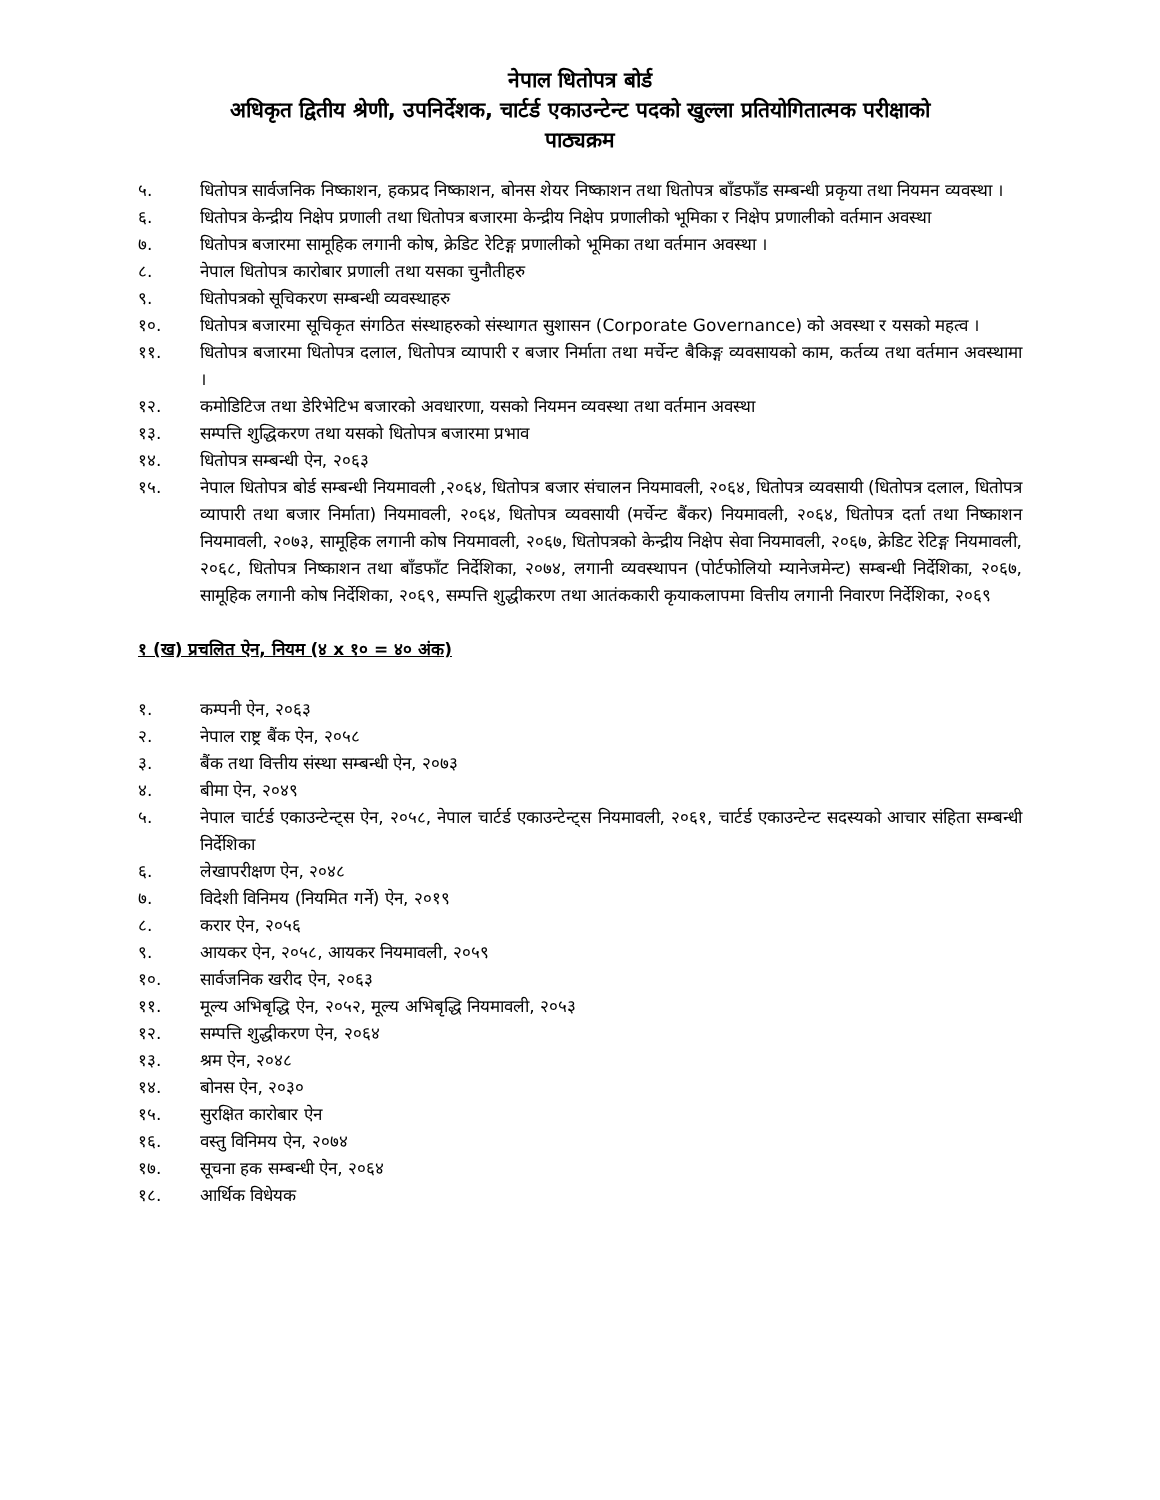नेपाल धितोपत्र बोर्ड
अधिकृत द्वितीय श्रेणी, उपनिर्देशक, चार्टर्ड एकाउन्टेन्ट पदको खुल्ला प्रतियोगितात्मक परीक्षाको
पाठ्यक्रम
५. धितोपत्र सार्वजनिक निष्काशन, हकप्रद निष्काशन, बोनस शेयर निष्काशन तथा धितोपत्र बाँडफाँड सम्बन्धी प्रकृया तथा नियमन व्यवस्था ।
६. धितोपत्र केन्द्रीय निक्षेप प्रणाली तथा धितोपत्र बजारमा केन्द्रीय निक्षेप प्रणालीको भूमिका र निक्षेप प्रणालीको वर्तमान अवस्था
७. धितोपत्र बजारमा सामूहिक लगानी कोष, क्रेडिट रेटिङ्ग प्रणालीको भूमिका तथा वर्तमान अवस्था ।
८. नेपाल धितोपत्र कारोबार प्रणाली तथा यसका चुनौतीहरु
९. धितोपत्रको सूचिकरण सम्बन्धी व्यवस्थाहरु
१०. धितोपत्र बजारमा सूचिकृत संगठित संस्थाहरुको संस्थागत सुशासन (Corporate Governance) को अवस्था र यसको महत्व ।
११. धितोपत्र बजारमा धितोपत्र दलाल, धितोपत्र व्यापारी र बजार निर्माता तथा मर्चेन्ट बैकिङ्ग व्यवसायको काम, कर्तव्य तथा वर्तमान अवस्थामा ।
१२. कमोडिटिज तथा डेरिभेटिभ बजारको अवधारणा, यसको नियमन व्यवस्था तथा वर्तमान अवस्था
१३. सम्पत्ति शुद्धिकरण तथा यसको धितोपत्र बजारमा प्रभाव
१४. धितोपत्र सम्बन्धी ऐन, २०६३
१५. नेपाल धितोपत्र बोर्ड सम्बन्धी नियमावली ,२०६४, धितोपत्र बजार संचालन नियमावली, २०६४, धितोपत्र व्यवसायी (धितोपत्र दलाल, धितोपत्र व्यापारी तथा बजार निर्माता) नियमावली, २०६४, धितोपत्र व्यवसायी (मर्चेन्ट बैंकर) नियमावली, २०६४, धितोपत्र दर्ता तथा निष्काशन नियमावली, २०७३, सामूहिक लगानी कोष नियमावली, २०६७, धितोपत्रको केन्द्रीय निक्षेप सेवा नियमावली, २०६७, क्रेडिट रेटिङ्ग नियमावली, २०६८, धितोपत्र निष्काशन तथा बाँडफाँट निर्देशिका, २०७४, लगानी व्यवस्थापन (पोर्टफोलियो म्यानेजमेन्ट) सम्बन्धी निर्देशिका, २०६७, सामूहिक लगानी कोष निर्देशिका, २०६९, सम्पत्ति शुद्धीकरण तथा आतंककारी कृयाकलापमा वित्तीय लगानी निवारण निर्देशिका, २०६९
१ (ख) प्रचलित ऐन, नियम (४ x १० = ४० अंक)
१. कम्पनी ऐन, २०६३
२. नेपाल राष्ट्र बैंक ऐन, २०५८
३. बैंक तथा वित्तीय संस्था सम्बन्धी ऐन, २०७३
४. बीमा ऐन, २०४९
५. नेपाल चार्टर्ड एकाउन्टेन्ट्स ऐन, २०५८, नेपाल चार्टर्ड एकाउन्टेन्ट्स नियमावली, २०६१, चार्टर्ड एकाउन्टेन्ट सदस्यको आचार संहिता सम्बन्धी निर्देशिका
६. लेखापरीक्षण ऐन, २०४८
७. विदेशी विनिमय (नियमित गर्ने) ऐन, २०१९
८. करार ऐन, २०५६
९. आयकर ऐन, २०५८, आयकर नियमावली, २०५९
१०. सार्वजनिक खरीद ऐन, २०६३
११. मूल्य अभिबृद्धि ऐन, २०५२, मूल्य अभिबृद्धि नियमावली, २०५३
१२. सम्पत्ति शुद्धीकरण ऐन, २०६४
१३. श्रम ऐन, २०४८
१४. बोनस ऐन, २०३०
१५. सुरक्षित कारोबार ऐन
१६. वस्तु विनिमय ऐन, २०७४
१७. सूचना हक सम्बन्धी ऐन, २०६४
१८. आर्थिक विधेयक